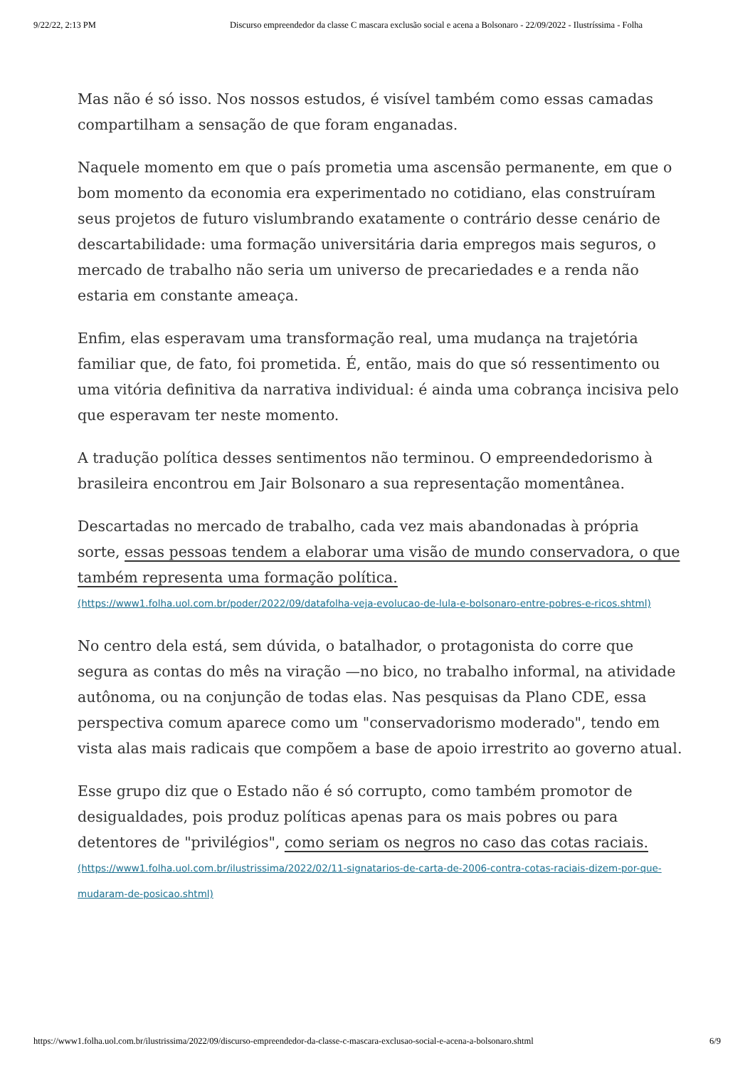9/22/22, 2:13 PM Discurso empreendedor da classe C mascara exclusão social e acena a Bolsonaro - 22/09/2022 - Ilustríssima - Folha
Mas não é só isso. Nos nossos estudos, é visível também como essas camadas compartilham a sensação de que foram enganadas.
Naquele momento em que o país prometia uma ascensão permanente, em que o bom momento da economia era experimentado no cotidiano, elas construíram seus projetos de futuro vislumbrando exatamente o contrário desse cenário de descartabilidade: uma formação universitária daria empregos mais seguros, o mercado de trabalho não seria um universo de precariedades e a renda não estaria em constante ameaça.
Enfim, elas esperavam uma transformação real, uma mudança na trajetória familiar que, de fato, foi prometida. É, então, mais do que só ressentimento ou uma vitória definitiva da narrativa individual: é ainda uma cobrança incisiva pelo que esperavam ter neste momento.
A tradução política desses sentimentos não terminou. O empreendedorismo à brasileira encontrou em Jair Bolsonaro a sua representação momentânea.
Descartadas no mercado de trabalho, cada vez mais abandonadas à própria sorte, essas pessoas tendem a elaborar uma visão de mundo conservadora, o que também representa uma formação política.
(https://www1.folha.uol.com.br/poder/2022/09/datafolha-veja-evolucao-de-lula-e-bolsonaro-entre-pobres-e-ricos.shtml)
No centro dela está, sem dúvida, o batalhador, o protagonista do corre que segura as contas do mês na viração —no bico, no trabalho informal, na atividade autônoma, ou na conjunção de todas elas. Nas pesquisas da Plano CDE, essa perspectiva comum aparece como um "conservadorismo moderado", tendo em vista alas mais radicais que compõem a base de apoio irrestrito ao governo atual.
Esse grupo diz que o Estado não é só corrupto, como também promotor de desigualdades, pois produz políticas apenas para os mais pobres ou para detentores de "privilégios", como seriam os negros no caso das cotas raciais.
(https://www1.folha.uol.com.br/ilustrissima/2022/02/11-signatarios-de-carta-de-2006-contra-cotas-raciais-dizem-por-que-mudaram-de-posicao.shtml)
https://www1.folha.uol.com.br/ilustrissima/2022/09/discurso-empreendedor-da-classe-c-mascara-exclusao-social-e-acena-a-bolsonaro.shtml 6/9